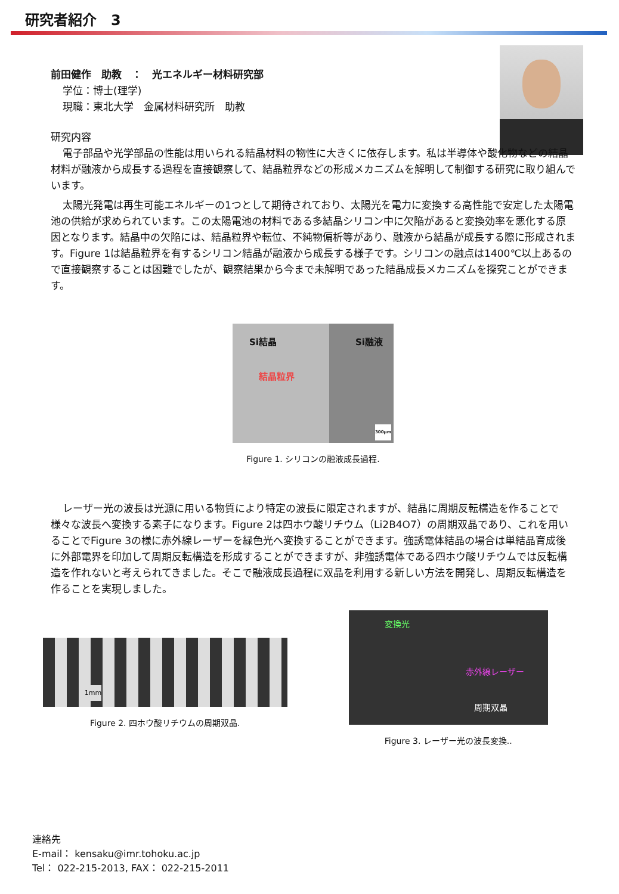研究者紹介　3
前田健作　助教　：　光エネルギー材料研究部
学位：博士(理学)
現職：東北大学　金属材料研究所　助教
研究内容
電子部品や光学部品の性能は用いられる結晶材料の物性に大きくに依存します。私は半導体や酸化物などの結晶材料が融液から成長する過程を直接観察して、結晶粒界などの形成メカニズムを解明して制御する研究に取り組んでいます。
太陽光発電は再生可能エネルギーの1つとして期待されており、太陽光を電力に変換する高性能で安定した太陽電池の供給が求められています。この太陽電池の材料である多結晶シリコン中に欠陥があると変換効率を悪化する原因となります。結晶中の欠陥には、結晶粒界や転位、不純物偏析等があり、融液から結晶が成長する際に形成されます。Figure 1は結晶粒界を有するシリコン結晶が融液から成長する様子です。シリコンの融点は1400℃以上あるので直接観察することは困難でしたが、観察結果から今まで未解明であった結晶成長メカニズムを探究ことができます。
Si結晶 Si融液
結晶粒界
300μm
Figure 1. シリコンの融液成長過程.
レーザー光の波長は光源に用いる物質により特定の波長に限定されますが、結晶に周期反転構造を作ることで様々な波長へ変換する素子になります。Figure 2は四ホウ酸リチウム（Li2B4O7）の周期双晶であり、これを用いることでFigure 3の様に赤外線レーザーを緑色光へ変換することができます。強誘電体結晶の場合は単結晶育成後に外部電界を印加して周期反転構造を形成することができますが、非強誘電体である四ホウ酸リチウムでは反転構造を作れないと考えられてきました。そこで融液成長過程に双晶を利用する新しい方法を開発し、周期反転構造を作ることを実現しました。
1mm
Figure 2. 四ホウ酸リチウムの周期双晶.
変換光
赤外線レーザー
周期双晶
Figure 3. レーザー光の波長変換..
連絡先
E-mail： kensaku@imr.tohoku.ac.jp
Tel： 022-215-2013, FAX： 022-215-2011